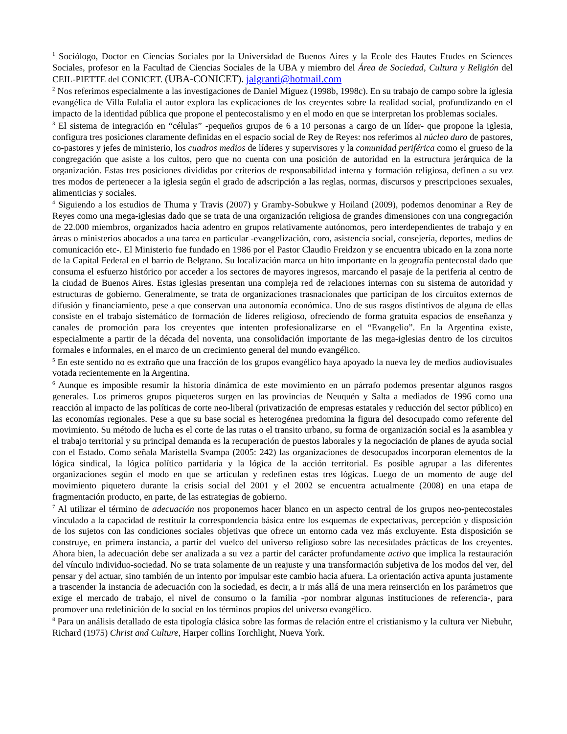<sup>1</sup> Sociólogo, Doctor en Ciencias Sociales por la Universidad de Buenos Aires y la Ecole des Hautes Etudes en Sciences Sociales, profesor en la Facultad de Ciencias Sociales de la UBA y miembro del Área de Sociedad, Cultura y Religión del CEIL-PIETTE del CONICET. (UBA-CONICET). jalgranti@hotmail.com
<sup>2</sup> Nos referimos especialmente a las investigaciones de Daniel Miguez (1998b, 1998c). En su trabajo de campo sobre la iglesia evangélica de Villa Eulalia el autor explora las explicaciones de los creyentes sobre la realidad social, profundizando en el impacto de la identidad pública que propone el pentecostalismo y en el modo en que se interpretan los problemas sociales.
<sup>3</sup> El sistema de integración en “células” -pequeños grupos de 6 a 10 personas a cargo de un líder- que propone la iglesia, configura tres posiciones claramente definidas en el espacio social de Rey de Reyes: nos referimos al núcleo duro de pastores, co-pastores y jefes de ministerio, los cuadros medios de líderes y supervisores y la comunidad periférica como el grueso de la congregación que asiste a los cultos, pero que no cuenta con una posición de autoridad en la estructura jerárquica de la organización. Estas tres posiciones divididas por criterios de responsabilidad interna y formación religiosa, definen a su vez tres modos de pertenecer a la iglesia según el grado de adscripción a las reglas, normas, discursos y prescripciones sexuales, alimenticias y sociales.
<sup>4</sup> Siguiendo a los estudios de Thuma y Travis (2007) y Gramby-Sobukwe y Hoiland (2009), podemos denominar a Rey de Reyes como una mega-iglesias dado que se trata de una organización religiosa de grandes dimensiones con una congregación de 22.000 miembros, organizados hacia adentro en grupos relativamente autónomos, pero interdependientes de trabajo y en áreas o ministerios abocados a una tarea en particular -evangelización, coro, asistencia social, consejería, deportes, medios de comunicación etc-. El Ministerio fue fundado en 1986 por el Pastor Claudio Freidzon y se encuentra ubicado en la zona norte de la Capital Federal en el barrio de Belgrano. Su localización marca un hito importante en la geografía pentecostal dado que consuma el esfuerzo histórico por acceder a los sectores de mayores ingresos, marcando el pasaje de la periferia al centro de la ciudad de Buenos Aires. Estas iglesias presentan una compleja red de relaciones internas con su sistema de autoridad y estructuras de gobierno. Generalmente, se trata de organizaciones trasnacionales que participan de los circuitos externos de difusión y financiamiento, pese a que conservan una autonomía económica. Uno de sus rasgos distintivos de alguna de ellas consiste en el trabajo sistemático de formación de líderes religioso, ofreciendo de forma gratuita espacios de enseñanza y canales de promoción para los creyentes que intenten profesionalizarse en el “Evangelio”. En la Argentina existe, especialmente a partir de la década del noventa, una consolidación importante de las mega-iglesias dentro de los circuitos formales e informales, en el marco de un crecimiento general del mundo evangélico.
<sup>5</sup> En este sentido no es extraño que una fracción de los grupos evangélico haya apoyado la nueva ley de medios audiovisuales votada recientemente en la Argentina.
<sup>6</sup> Aunque es imposible resumir la historia dinámica de este movimiento en un párrafo podemos presentar algunos rasgos generales. Los primeros grupos piqueteros surgen en las provincias de Neuquén y Salta a mediados de 1996 como una reacción al impacto de las políticas de corte neo-liberal (privatización de empresas estatales y reducción del sector público) en las economías regionales. Pese a que su base social es heterogénea predomina la figura del desocupado como referente del movimiento. Su método de lucha es el corte de las rutas o el transito urbano, su forma de organización social es la asamblea y el trabajo territorial y su principal demanda es la recuperación de puestos laborales y la negociación de planes de ayuda social con el Estado. Como señala Maristella Svampa (2005: 242) las organizaciones de desocupados incorporan elementos de la lógica sindical, la lógica político partidaria y la lógica de la acción territorial. Es posible agrupar a las diferentes organizaciones según el modo en que se articulan y redefinen estas tres lógicas. Luego de un momento de auge del movimiento piquetero durante la crisis social del 2001 y el 2002 se encuentra actualmente (2008) en una etapa de fragmentación producto, en parte, de las estrategias de gobierno.
<sup>7</sup> Al utilizar el término de adecuación nos proponemos hacer blanco en un aspecto central de los grupos neo-pentecostales vinculado a la capacidad de restituir la correspondencia básica entre los esquemas de expectativas, percepción y disposición de los sujetos con las condiciones sociales objetivas que ofrece un entorno cada vez más excluyente. Esta disposición se construye, en primera instancia, a partir del vuelco del universo religioso sobre las necesidades prácticas de los creyentes. Ahora bien, la adecuación debe ser analizada a su vez a partir del carácter profundamente activo que implica la restauración del vínculo individuo-sociedad. No se trata solamente de un reajuste y una transformación subjetiva de los modos del ver, del pensar y del actuar, sino también de un intento por impulsar este cambio hacia afuera. La orientación activa apunta justamente a trascender la instancia de adecuación con la sociedad, es decir, a ir más allá de una mera reinserción en los parámetros que exige el mercado de trabajo, el nivel de consumo o la familia -por nombrar algunas instituciones de referencia-, para promover una redefinición de lo social en los términos propios del universo evangélico.
<sup>8</sup> Para un análisis detallado de esta tipología clásica sobre las formas de relación entre el cristianismo y la cultura ver Niebuhr, Richard (1975) Christ and Culture, Harper collins Torchlight, Nueva York.